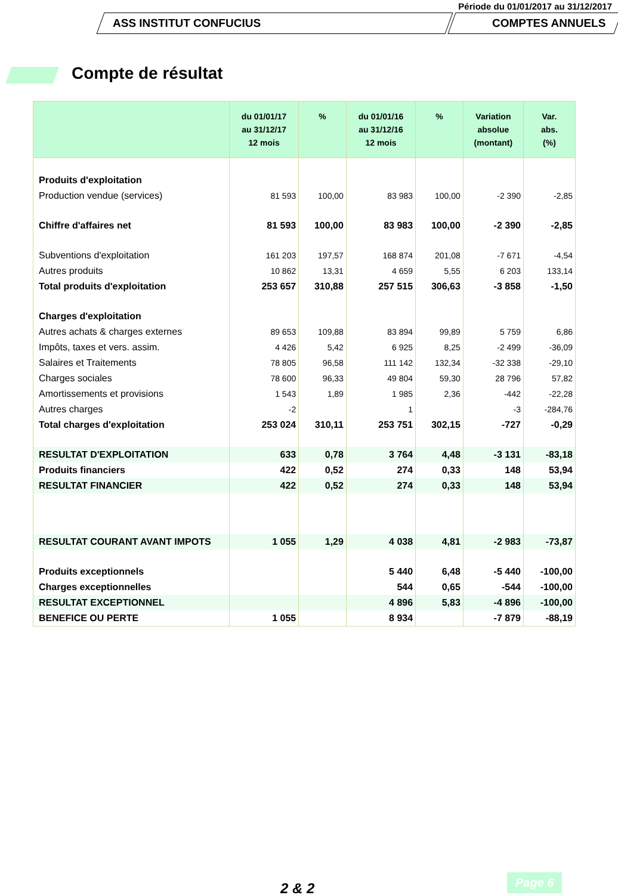Période du 01/01/2017 au 31/12/2017
ASS INSTITUT CONFUCIUS COMPTES ANNUELS
Compte de résultat
| | du 01/01/17 au 31/12/17 12 mois | % | du 01/01/16 au 31/12/16 12 mois | % | Variation absolue (montant) | Var. abs. (%) |
| --- | --- | --- | --- | --- | --- | --- |
| Produits d'exploitation | | | | | | |
| Production vendue (services) | 81 593 | 100,00 | 83 983 | 100,00 | -2 390 | -2,85 |
| Chiffre d'affaires net | 81 593 | 100,00 | 83 983 | 100,00 | -2 390 | -2,85 |
| Subventions d'exploitation | 161 203 | 197,57 | 168 874 | 201,08 | -7 671 | -4,54 |
| Autres produits | 10 862 | 13,31 | 4 659 | 5,55 | 6 203 | 133,14 |
| Total produits d'exploitation | 253 657 | 310,88 | 257 515 | 306,63 | -3 858 | -1,50 |
| Charges d'exploitation | | | | | | |
| Autres achats & charges externes | 89 653 | 109,88 | 83 894 | 99,89 | 5 759 | 6,86 |
| Impôts, taxes et vers. assim. | 4 426 | 5,42 | 6 925 | 8,25 | -2 499 | -36,09 |
| Salaires et Traitements | 78 805 | 96,58 | 111 142 | 132,34 | -32 338 | -29,10 |
| Charges sociales | 78 600 | 96,33 | 49 804 | 59,30 | 28 796 | 57,82 |
| Amortissements et provisions | 1 543 | 1,89 | 1 985 | 2,36 | -442 | -22,28 |
| Autres charges | -2 | | 1 | | -3 | -284,76 |
| Total charges d'exploitation | 253 024 | 310,11 | 253 751 | 302,15 | -727 | -0,29 |
| RESULTAT D'EXPLOITATION | 633 | 0,78 | 3 764 | 4,48 | -3 131 | -83,18 |
| Produits financiers | 422 | 0,52 | 274 | 0,33 | 148 | 53,94 |
| RESULTAT FINANCIER | 422 | 0,52 | 274 | 0,33 | 148 | 53,94 |
| RESULTAT COURANT AVANT IMPOTS | 1 055 | 1,29 | 4 038 | 4,81 | -2 983 | -73,87 |
| Produits exceptionnels | | | 5 440 | 6,48 | -5 440 | -100,00 |
| Charges exceptionnelles | | | 544 | 0,65 | -544 | -100,00 |
| RESULTAT EXCEPTIONNEL | | | 4 896 | 5,83 | -4 896 | -100,00 |
| BENEFICE OU PERTE | 1 055 | | 8 934 | | -7 879 | -88,19 |
2 & 2
Page 6